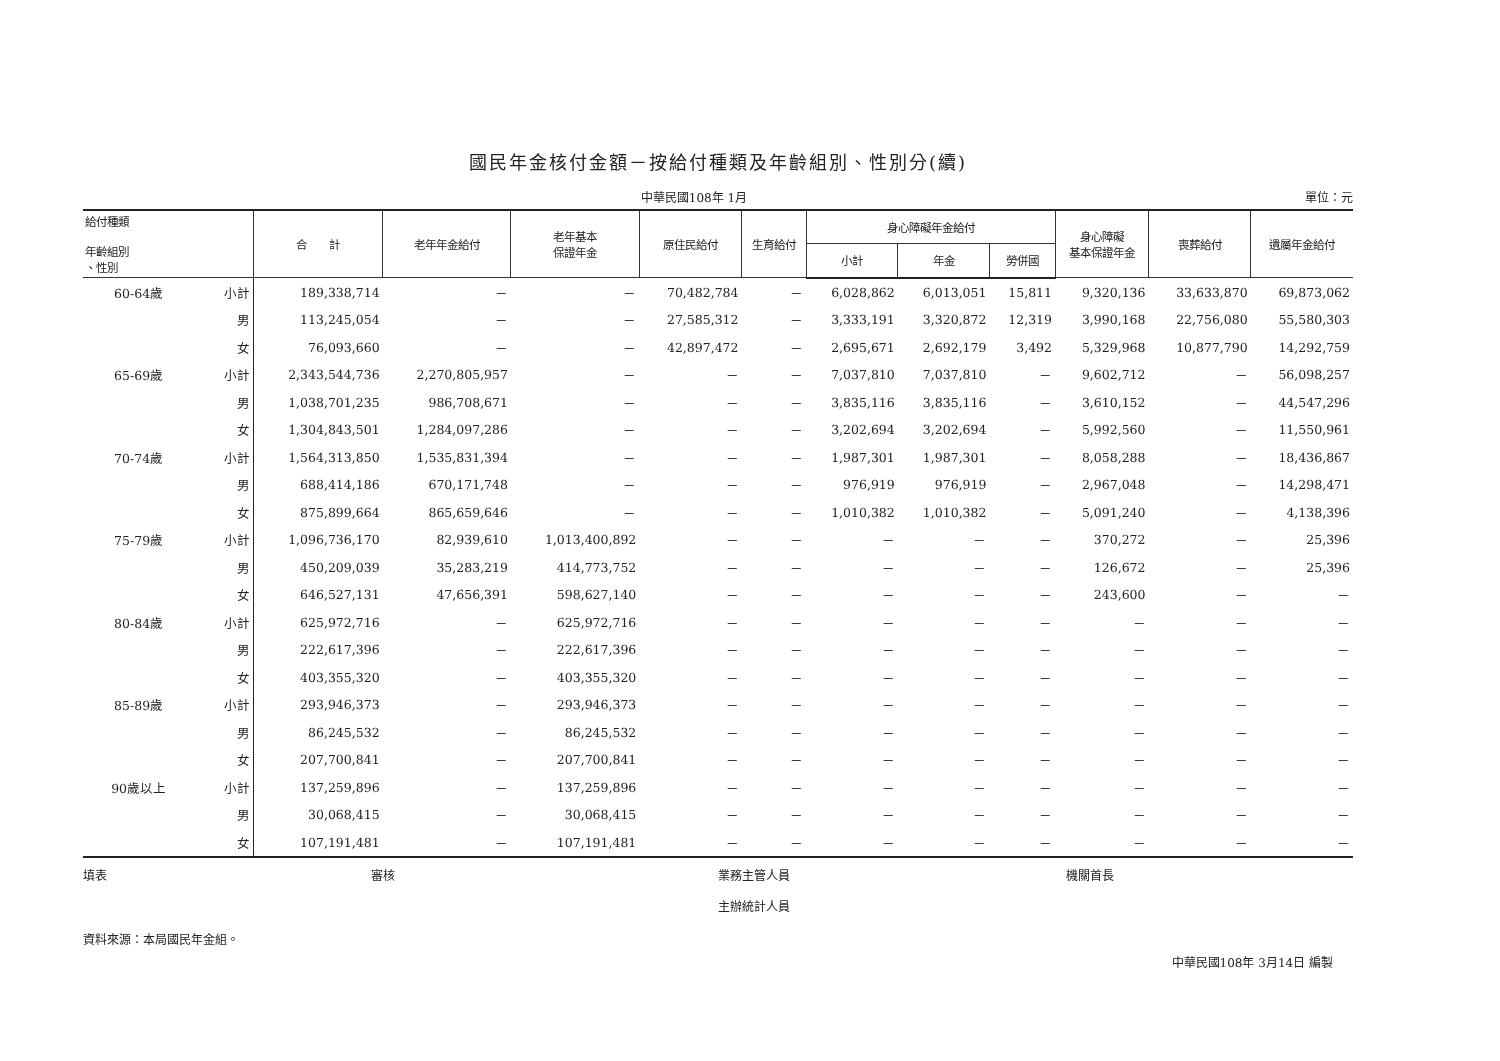國民年金核付金額－按給付種類及年齡組別、性別分(續)
中華民國108年 1月 單位：元
| 給付種類 年齡組別 、性別 | | 合 計 | 老年年金給付 | 老年基本 保證年金 | 原住民給付 | 生育給付 | 身心障礙年金給付 | | | 身心障礙 基本保證年金 | 喪葬給付 | 遺屬年金給付 |
| --- | --- | --- | --- | --- | --- | --- | --- | --- | --- | --- | --- | --- |
| | | | | | | | 小計 | 年金 | 勞併國 | | | |
| 60-64歲 | 小計 | 189,338,714 | － | － | 70,482,784 | － | 6,028,862 | 6,013,051 | 15,811 | 9,320,136 | 33,633,870 | 69,873,062 |
| | 男 | 113,245,054 | － | － | 27,585,312 | － | 3,333,191 | 3,320,872 | 12,319 | 3,990,168 | 22,756,080 | 55,580,303 |
| | 女 | 76,093,660 | － | － | 42,897,472 | － | 2,695,671 | 2,692,179 | 3,492 | 5,329,968 | 10,877,790 | 14,292,759 |
| 65-69歲 | 小計 | 2,343,544,736 | 2,270,805,957 | － | － | － | 7,037,810 | 7,037,810 | － | 9,602,712 | － | 56,098,257 |
| | 男 | 1,038,701,235 | 986,708,671 | － | － | － | 3,835,116 | 3,835,116 | － | 3,610,152 | － | 44,547,296 |
| | 女 | 1,304,843,501 | 1,284,097,286 | － | － | － | 3,202,694 | 3,202,694 | － | 5,992,560 | － | 11,550,961 |
| 70-74歲 | 小計 | 1,564,313,850 | 1,535,831,394 | － | － | － | 1,987,301 | 1,987,301 | － | 8,058,288 | － | 18,436,867 |
| | 男 | 688,414,186 | 670,171,748 | － | － | － | 976,919 | 976,919 | － | 2,967,048 | － | 14,298,471 |
| | 女 | 875,899,664 | 865,659,646 | － | － | － | 1,010,382 | 1,010,382 | － | 5,091,240 | － | 4,138,396 |
| 75-79歲 | 小計 | 1,096,736,170 | 82,939,610 | 1,013,400,892 | － | － | － | － | － | 370,272 | － | 25,396 |
| | 男 | 450,209,039 | 35,283,219 | 414,773,752 | － | － | － | － | － | 126,672 | － | 25,396 |
| | 女 | 646,527,131 | 47,656,391 | 598,627,140 | － | － | － | － | － | 243,600 | － | － |
| 80-84歲 | 小計 | 625,972,716 | － | 625,972,716 | － | － | － | － | － | － | － | － |
| | 男 | 222,617,396 | － | 222,617,396 | － | － | － | － | － | － | － | － |
| | 女 | 403,355,320 | － | 403,355,320 | － | － | － | － | － | － | － | － |
| 85-89歲 | 小計 | 293,946,373 | － | 293,946,373 | － | － | － | － | － | － | － | － |
| | 男 | 86,245,532 | － | 86,245,532 | － | － | － | － | － | － | － | － |
| | 女 | 207,700,841 | － | 207,700,841 | － | － | － | － | － | － | － | － |
| 90歲以上 | 小計 | 137,259,896 | － | 137,259,896 | － | － | － | － | － | － | － | － |
| | 男 | 30,068,415 | － | 30,068,415 | － | － | － | － | － | － | － | － |
| | 女 | 107,191,481 | － | 107,191,481 | － | － | － | － | － | － | － | － |
填表 審核 業務主管人員
主辦統計人員
機關首長
資料來源：本局國民年金組。
中華民國108年 3月14日 編製